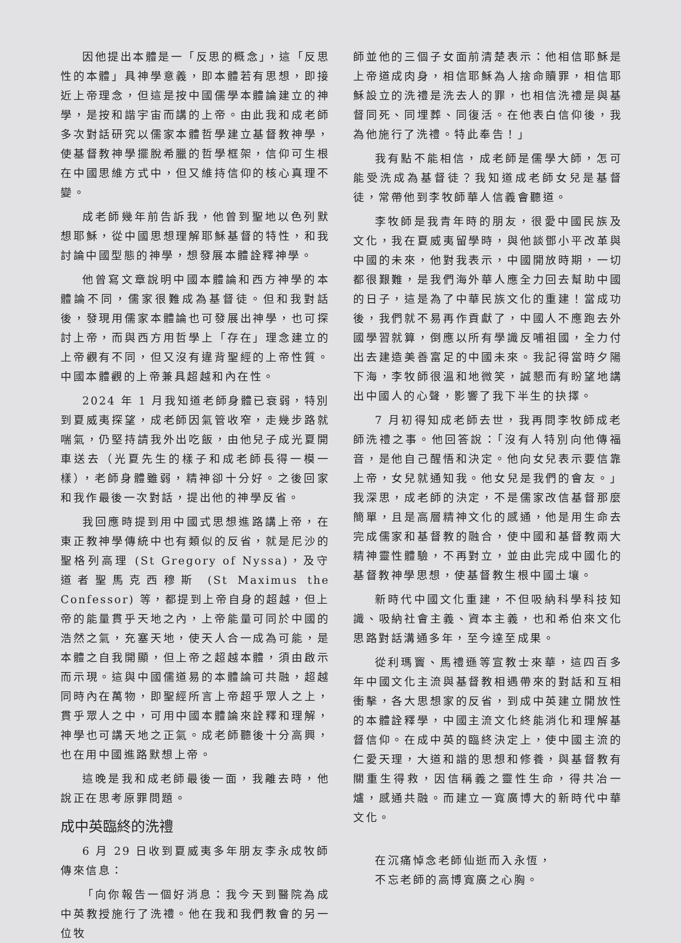因他提出本體是一「反思的概念」，這「反思性的本體」具神學意義，即本體若有思想，即接近上帝理念，但這是按中國儒學本體論建立的神學，是按和諧宇宙而講的上帝。由此我和成老師多次對話研究以儒家本體哲學建立基督教神學，使基督教神學擺脫希臘的哲學框架，信仰可生根在中國思維方式中，但又維持信仰的核心真理不變。
成老師幾年前告訴我，他曾到聖地以色列默想耶穌，從中國思想理解耶穌基督的特性，和我討論中國型態的神學，想發展本體詮釋神學。
他曾寫文章說明中國本體論和西方神學的本體論不同，儒家很難成為基督徒。但和我對話後，發現用儒家本體論也可發展出神學，也可探討上帝，而與西方用哲學上「存在」理念建立的上帝觀有不同，但又沒有違背聖經的上帝性質。中國本體觀的上帝兼具超越和內在性。
2024 年 1 月我知道老師身體已衰弱，特別到夏威夷探望，成老師因氣管收窄，走幾步路就喘氣，仍堅持請我外出吃飯，由他兒子成光夏開車送去（光夏先生的樣子和成老師長得一模一樣），老師身體雖弱，精神卻十分好。之後回家和我作最後一次對話，提出他的神學反省。
我回應時提到用中國式思想進路講上帝，在東正教神學傳統中也有類似的反省，就是尼沙的聖格列高理 (St Gregory of Nyssa)，及守道者聖馬克西穆斯 (St Maximus the Confessor) 等，都提到上帝自身的超越，但上帝的能量貫乎天地之內，上帝能量可同於中國的浩然之氣，充塞天地，使天人合一成為可能，是本體之自我開顯，但上帝之超越本體，須由啟示而示現。這與中國儒道易的本體論可共融，超越同時內在萬物，即聖經所言上帝超乎眾人之上，貫乎眾人之中，可用中國本體論來詮釋和理解，神學也可講天地之正氣。成老師聽後十分高興，也在用中國進路默想上帝。
這晚是我和成老師最後一面，我離去時，他說正在思考原罪問題。
成中英臨終的洗禮
6 月 29 日收到夏威夷多年朋友李永成牧師傳來信息：
「向你報告一個好消息：我今天到醫院為成中英教授施行了洗禮。他在我和我們教會的另一位牧
師並他的三個子女面前清楚表示：他相信耶穌是上帝道成肉身，相信耶穌為人捨命贖罪，相信耶穌設立的洗禮是洗去人的罪，也相信洗禮是與基督同死、同埋葬、同復活。在他表白信仰後，我為他施行了洗禮。特此奉告！」
我有點不能相信，成老師是儒學大師，怎可能受洗成為基督徒？我知道成老師女兒是基督徒，常帶他到李牧師華人信義會聽道。
李牧師是我青年時的朋友，很愛中國民族及文化，我在夏威夷留學時，與他談鄧小平改革與中國的未來，他對我表示，中國開放時期，一切都很艱難，是我們海外華人應全力回去幫助中國的日子，這是為了中華民族文化的重建！當成功後，我們就不易再作貢獻了，中國人不應跑去外國學習就算，倒應以所有學識反哺祖國，全力付出去建造美善富足的中國未來。我記得當時夕陽下海，李牧師很溫和地微笑，誠懇而有盼望地講出中國人的心聲，影響了我下半生的抉擇。
7 月初得知成老師去世，我再問李牧師成老師洗禮之事。他回答說：「沒有人特別向他傳福音，是他自己醒悟和決定。他向女兒表示要信靠上帝，女兒就通知我。他女兒是我們的會友。」我深思，成老師的決定，不是儒家改信基督那麼簡單，且是高層精神文化的感通，他是用生命去完成儒家和基督教的融合，使中國和基督教兩大精神靈性體驗，不再對立，並由此完成中國化的基督教神學思想，使基督教生根中國土壤。
新時代中國文化重建，不但吸納科學科技知識、吸納社會主義、資本主義，也和希伯來文化思路對話溝通多年，至今達至成果。
從利瑪竇、馬禮遜等宣教士來華，這四百多年中國文化主流與基督教相遇帶來的對話和互相衝擊，各大思想家的反省，到成中英建立開放性的本體詮釋學，中國主流文化終能消化和理解基督信仰。在成中英的臨終決定上，使中國主流的仁愛天理，大道和諧的思想和修養，與基督教有關重生得救，因信稱義之靈性生命，得共冶一爐，感通共融。而建立一寬廣博大的新時代中華文化。
在沉痛悼念老師仙逝而入永恆，
不忘老師的高博寬廣之心胸。